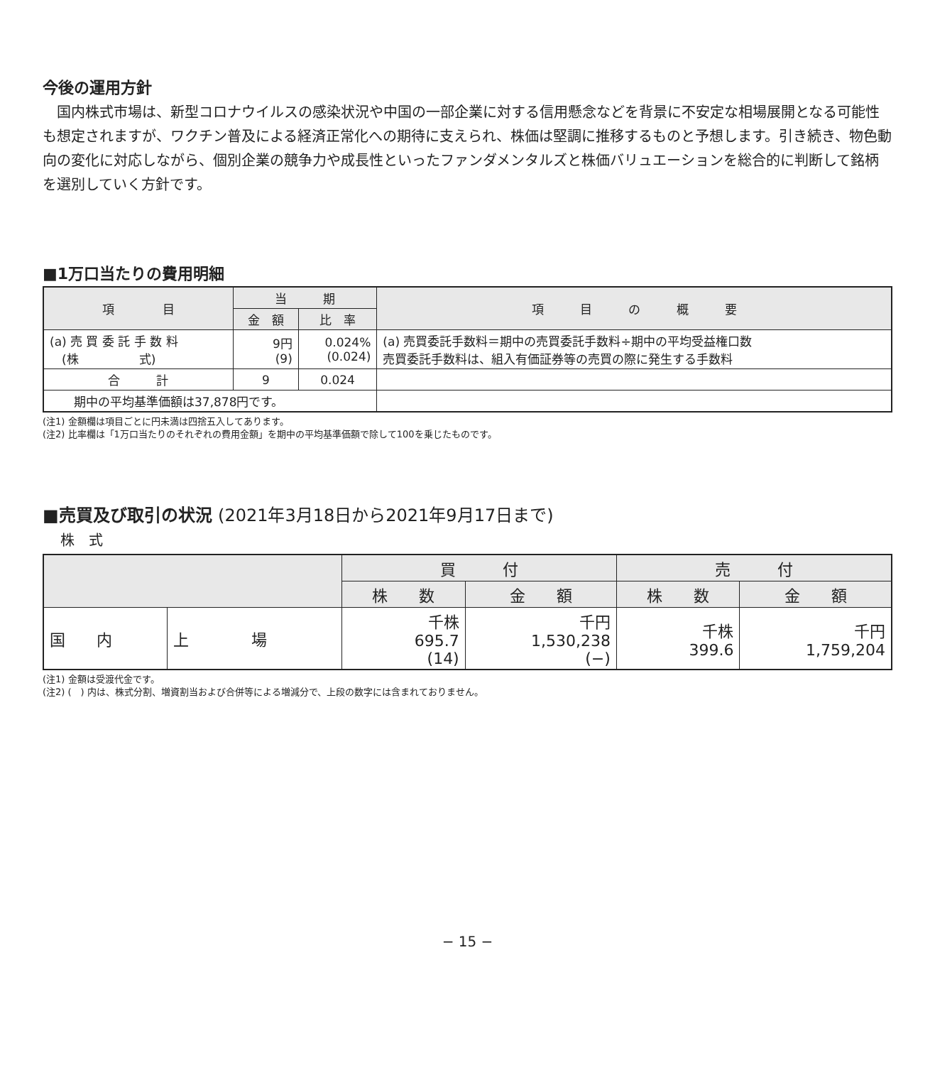今後の運用方針
国内株式市場は、新型コロナウイルスの感染状況や中国の一部企業に対する信用懸念などを背景に不安定な相場展開となる可能性も想定されますが、ワクチン普及による経済正常化への期待に支えられ、株価は堅調に推移するものと予想します。引き続き、物色動向の変化に対応しながら、個別企業の競争力や成長性といったファンダメンタルズと株価バリュエーションを総合的に判断して銘柄を選別していく方針です。
■1万口当たりの費用明細
| 項 目 | 当 期 | | 項 目 の 概 要 |
| --- | --- | --- | --- |
| | 金 額 | 比 率 | |
| (a) 売 買 委 託 手 数 料 (株 式) | 9円 (9) | 0.024% (0.024) | (a) 売買委託手数料＝期中の売買委託手数料÷期中の平均受益権口数 売買委託手数料は、組入有価証券等の売買の際に発生する手数料 |
| 合 計 | 9 | 0.024 | |
| 期中の平均基準価額は37,878円です。 | | | |
(注1) 金額欄は項目ごとに円未満は四捨五入してあります。
(注2) 比率欄は「1万口当たりのそれぞれの費用金額」を期中の平均基準価額で除して100を乗じたものです。
■売買及び取引の状況 (2021年3月18日から2021年9月17日まで)
株　式
| | | 買 付 | | 売 付 | |
| --- | --- | --- | --- | --- | --- |
| | | 株 数 | 金 額 | 株 数 | 金 額 |
| 国 内 | 上 場 | 千株 695.7 (14) | 千円 1,530,238 (−) | 千株 399.6 | 千円 1,759,204 |
(注1) 金額は受渡代金です。
(注2) (　) 内は、株式分割、増資割当および合併等による増減分で、上段の数字には含まれておりません。
− 15 −